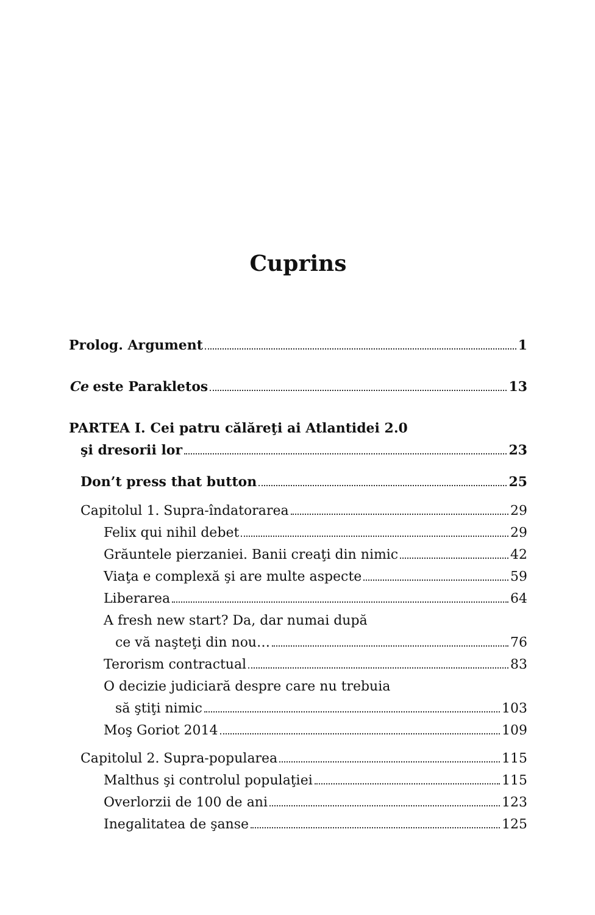Cuprins
Prolog. Argument 1
Ce este Parakletos 13
PARTEA I. Cei patru călăreţi ai Atlantidei 2.0
şi dresorii lor 23
Don’t press that button 25
Capitolul 1. Supra-îndatorarea 29
Felix qui nihil debet 29
Grăuntele pierzaniei. Banii creaţi din nimic 42
Viaţa e complexă şi are multe aspecte 59
Liberarea 64
A fresh new start? Da, dar numai după
ce vă naşteţi din nou… 76
Terorism contractual 83
O decizie judiciară despre care nu trebuia
să ştiţi nimic 103
Moş Goriot 2014 109
Capitolul 2. Supra-popularea 115
Malthus şi controlul populaţiei 115
Overlorzii de 100 de ani 123
Inegalitatea de şanse 125